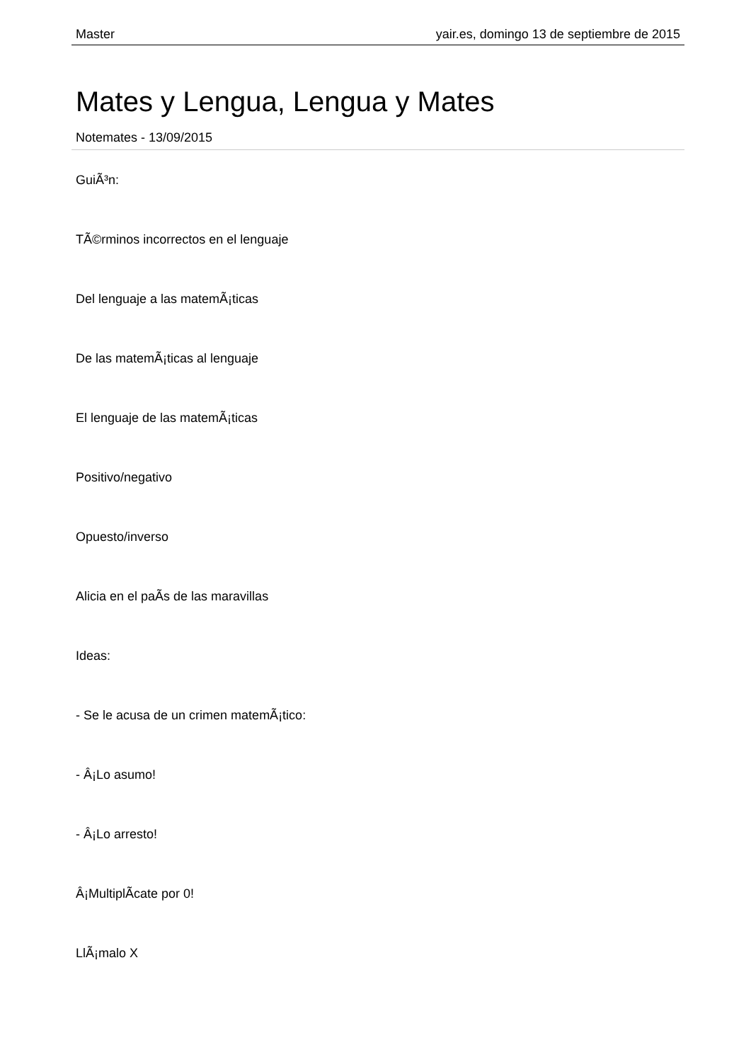Master yair.es, domingo 13 de septiembre de 2015
Mates y Lengua, Lengua y Mates
Notemates - 13/09/2015
GuiÃ³n:
TÃ©rminos incorrectos en el lenguaje
Del lenguaje a las matemÃ¡ticas
De las matemÃ¡ticas al lenguaje
El lenguaje de las matemÃ¡ticas
Positivo/negativo
Opuesto/inverso
Alicia en el paÃ­s de las maravillas
Ideas:
- Se le acusa de un crimen matemÃ¡tico:
- Â¡Lo asumo!
- Â¡Lo arresto!
Â¡MultiplÃ­cate por 0!
LlÃ¡malo X